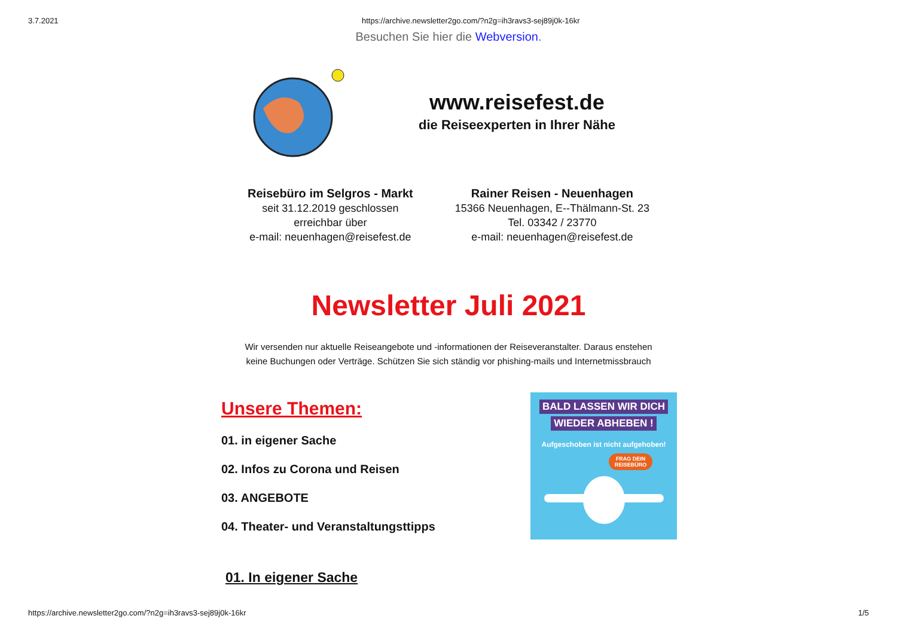3.7.2021 https://archive.newsletter2go.com/?n2g=ih3ravs3-sej89j0k-16kr
Besuchen Sie hier die Webversion.
www.reisefest.de
die Reiseexperten in Ihrer Nähe
Reisebüro im Selgros - Markt
seit 31.12.2019 geschlossen
erreichbar über
e-mail: neuenhagen@reisefest.de
Rainer Reisen - Neuenhagen
15366 Neuenhagen, E--Thälmann-St. 23
Tel. 03342 / 23770
e-mail: neuenhagen@reisefest.de
Newsletter Juli 2021
Wir versenden nur aktuelle Reiseangebote und -informationen der Reiseveranstalter. Daraus enstehen
keine Buchungen oder Verträge. Schützen Sie sich ständig vor phishing-mails und Internetmissbrauch
Unsere Themen:
01. in eigener Sache
02. Infos zu Corona und Reisen
03. ANGEBOTE
04. Theater- und Veranstaltungsttipps
BALD LASSEN WIR DICH
WIEDER ABHEBEN !
Aufgeschoben ist nicht aufgehoben!
FRAG DEIN
REISEBÜRO
01. In eigener Sache
https://archive.newsletter2go.com/?n2g=ih3ravs3-sej89j0k-16kr 1/5